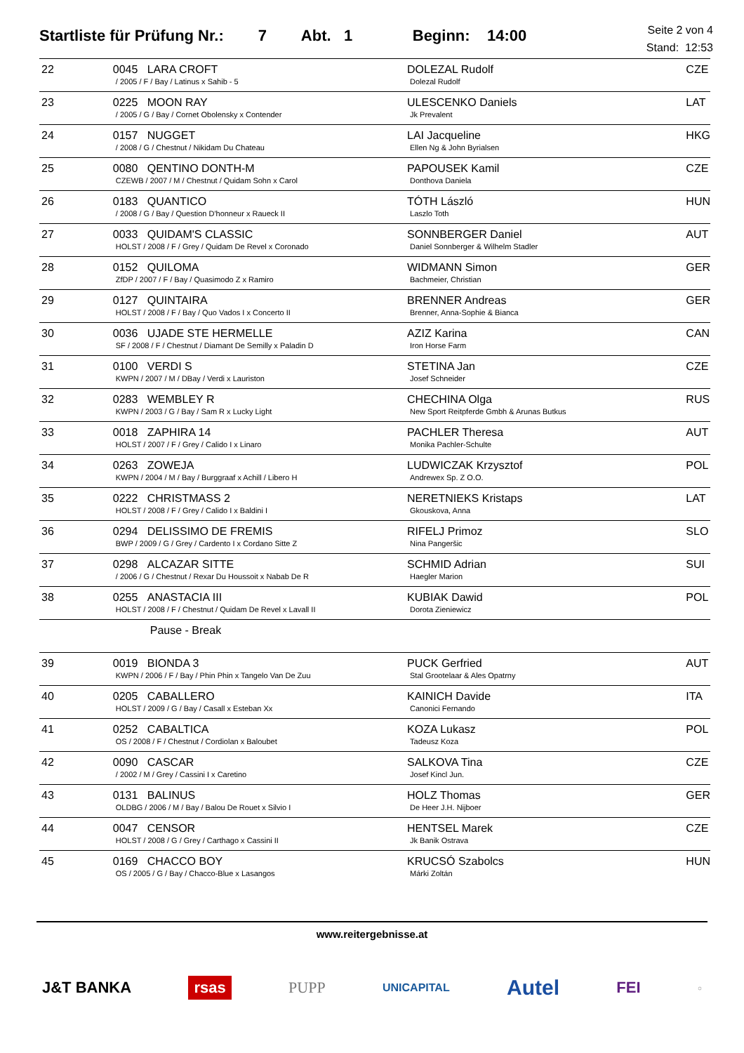Startliste für Prüfung Nr.: 7 Abt. 1 Beginn: 14:00 Seite 2 von 4
Stand: 12:53
| 22 | 0045 LARA CROFT / 2005 / F / Bay / Latinus x Sahib - 5 | DOLEZAL Rudolf Dolezal Rudolf | CZE |
| 23 | 0225 MOON RAY / 2005 / G / Bay / Cornet Obolensky x Contender | ULESCENKO Daniels Jk Prevalent | LAT |
| 24 | 0157 NUGGET / 2008 / G / Chestnut / Nikidam Du Chateau | LAI Jacqueline Ellen Ng & John Byrialsen | HKG |
| 25 | 0080 QENTINO DONTH-M CZEWB / 2007 / M / Chestnut / Quidam Sohn x Carol | PAPOUSEK Kamil Donthova Daniela | CZE |
| 26 | 0183 QUANTICO / 2008 / G / Bay / Question D'honneur x Raueck II | TÓTH László Laszlo Toth | HUN |
| 27 | 0033 QUIDAM'S CLASSIC HOLST / 2008 / F / Grey / Quidam De Revel x Coronado | SONNBERGER Daniel Daniel Sonnberger & Wilhelm Stadler | AUT |
| 28 | 0152 QUILOMA ZfDP / 2007 / F / Bay / Quasimodo Z x Ramiro | WIDMANN Simon Bachmeier, Christian | GER |
| 29 | 0127 QUINTAIRA HOLST / 2008 / F / Bay / Quo Vados I x Concerto II | BRENNER Andreas Brenner, Anna-Sophie & Bianca | GER |
| 30 | 0036 UJADE STE HERMELLE SF / 2008 / F / Chestnut / Diamant De Semilly x Paladin D | AZIZ Karina Iron Horse Farm | CAN |
| 31 | 0100 VERDI S KWPN / 2007 / M / DBay / Verdi x Lauriston | STETINA Jan Josef Schneider | CZE |
| 32 | 0283 WEMBLEY R KWPN / 2003 / G / Bay / Sam R x Lucky Light | CHECHINA Olga New Sport Reitpferde Gmbh & Arunas Butkus | RUS |
| 33 | 0018 ZAPHIRA 14 HOLST / 2007 / F / Grey / Calido I x Linaro | PACHLER Theresa Monika Pachler-Schulte | AUT |
| 34 | 0263 ZOWEJA KWPN / 2004 / M / Bay / Burggraaf x Achill / Libero H | LUDWICZAK Krzysztof Andrewex Sp. Z O.O. | POL |
| 35 | 0222 CHRISTMASS 2 HOLST / 2008 / F / Grey / Calido I x Baldini I | NERETNIEKS Kristaps Gkouskova, Anna | LAT |
| 36 | 0294 DELISSIMO DE FREMIS BWP / 2009 / G / Grey / Cardento I x Cordano Sitte Z | RIFELJ Primoz Nina Pangeršic | SLO |
| 37 | 0298 ALCAZAR SITTE / 2006 / G / Chestnut / Rexar Du Houssoit x Nabab De R | SCHMID Adrian Haegler Marion | SUI |
| 38 | 0255 ANASTACIA III HOLST / 2008 / F / Chestnut / Quidam De Revel x Lavall II | KUBIAK Dawid Dorota Zieniewicz | POL |
| | Pause - Break | | |
| 39 | 0019 BIONDA 3 KWPN / 2006 / F / Bay / Phin Phin x Tangelo Van De Zuu | PUCK Gerfried Stal Grootelaar & Ales Opatrny | AUT |
| 40 | 0205 CABALLERO HOLST / 2009 / G / Bay / Casall x Esteban Xx | KAINICH Davide Canonici Fernando | ITA |
| 41 | 0252 CABALTICA OS / 2008 / F / Chestnut / Cordiolan x Baloubet | KOZA Lukasz Tadeusz Koza | POL |
| 42 | 0090 CASCAR / 2002 / M / Grey / Cassini I x Caretino | SALKOVA Tina Josef Kincl Jun. | CZE |
| 43 | 0131 BALINUS OLDBG / 2006 / M / Bay / Balou De Rouet x Silvio I | HOLZ Thomas De Heer J.H. Nijboer | GER |
| 44 | 0047 CENSOR HOLST / 2008 / G / Grey / Carthago x Cassini II | HENTSEL Marek Jk Banik Ostrava | CZE |
| 45 | 0169 CHACCO BOY OS / 2005 / G / Bay / Chacco-Blue x Lasangos | KRUCSÓ Szabolcs Márki Zoltán | HUN |
www.reitergebnisse.at
J&T BANKA rsas PUPP UNICAPITAL Autel FEI ○